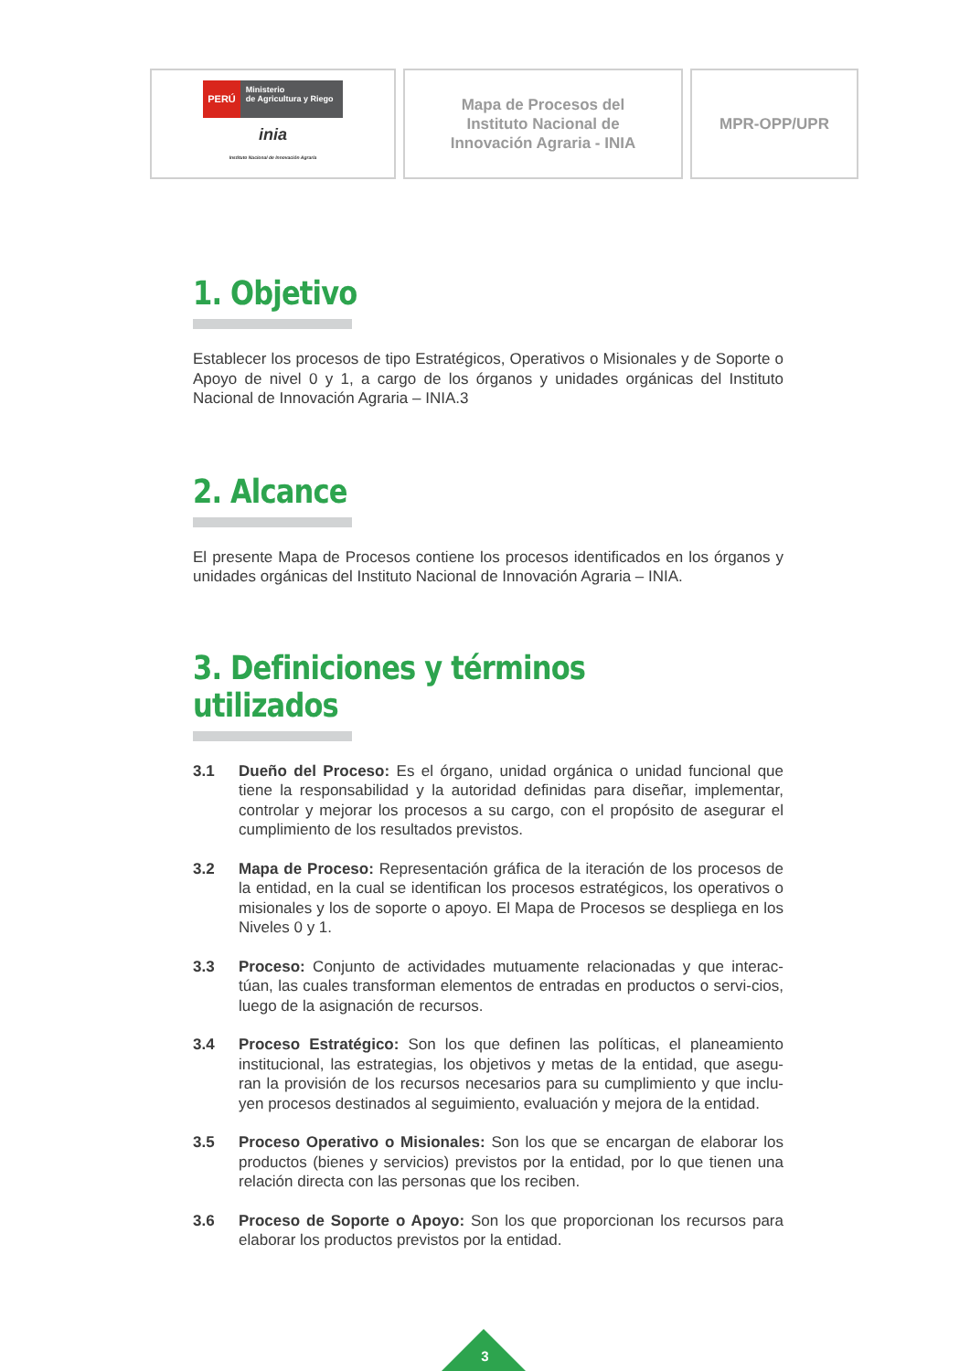PERÚ Ministerio
de Agricultura y Riego
inia
Instituto Nacional de Innovación Agraria
Mapa de Procesos del
Instituto Nacional de
Innovación Agraria - INIA
MPR-OPP/UPR
1. Objetivo
Establecer los procesos de tipo Estratégicos, Operativos o Misionales y de Soporte o Apoyo de nivel 0 y 1, a cargo de los órganos y unidades orgánicas del Instituto Nacional de Innovación Agraria – INIA.3
2. Alcance
El presente Mapa de Procesos contiene los procesos identificados en los órganos y unidades orgánicas del Instituto Nacional de Innovación Agraria – INIA.
3. Definiciones y términos utilizados
3.1 Dueño del Proceso: Es el órgano, unidad orgánica o unidad funcional que tiene la responsabilidad y la autoridad definidas para diseñar, implementar, controlar y mejorar los procesos a su cargo, con el propósito de asegurar el cumplimiento de los resultados previstos.
3.2 Mapa de Proceso: Representación gráfica de la iteración de los procesos de la entidad, en la cual se identifican los procesos estratégicos, los operativos o misionales y los de soporte o apoyo. El Mapa de Procesos se despliega en los Niveles 0 y 1.
3.3 Proceso: Conjunto de actividades mutuamente relacionadas y que interac-túan, las cuales transforman elementos de entradas en productos o servi-cios, luego de la asignación de recursos.
3.4 Proceso Estratégico: Son los que definen las políticas, el planeamiento institucional, las estrategias, los objetivos y metas de la entidad, que asegu-ran la provisión de los recursos necesarios para su cumplimiento y que inclu-yen procesos destinados al seguimiento, evaluación y mejora de la entidad.
3.5 Proceso Operativo o Misionales: Son los que se encargan de elaborar los productos (bienes y servicios) previstos por la entidad, por lo que tienen una relación directa con las personas que los reciben.
3.6 Proceso de Soporte o Apoyo: Son los que proporcionan los recursos para elaborar los productos previstos por la entidad.
3